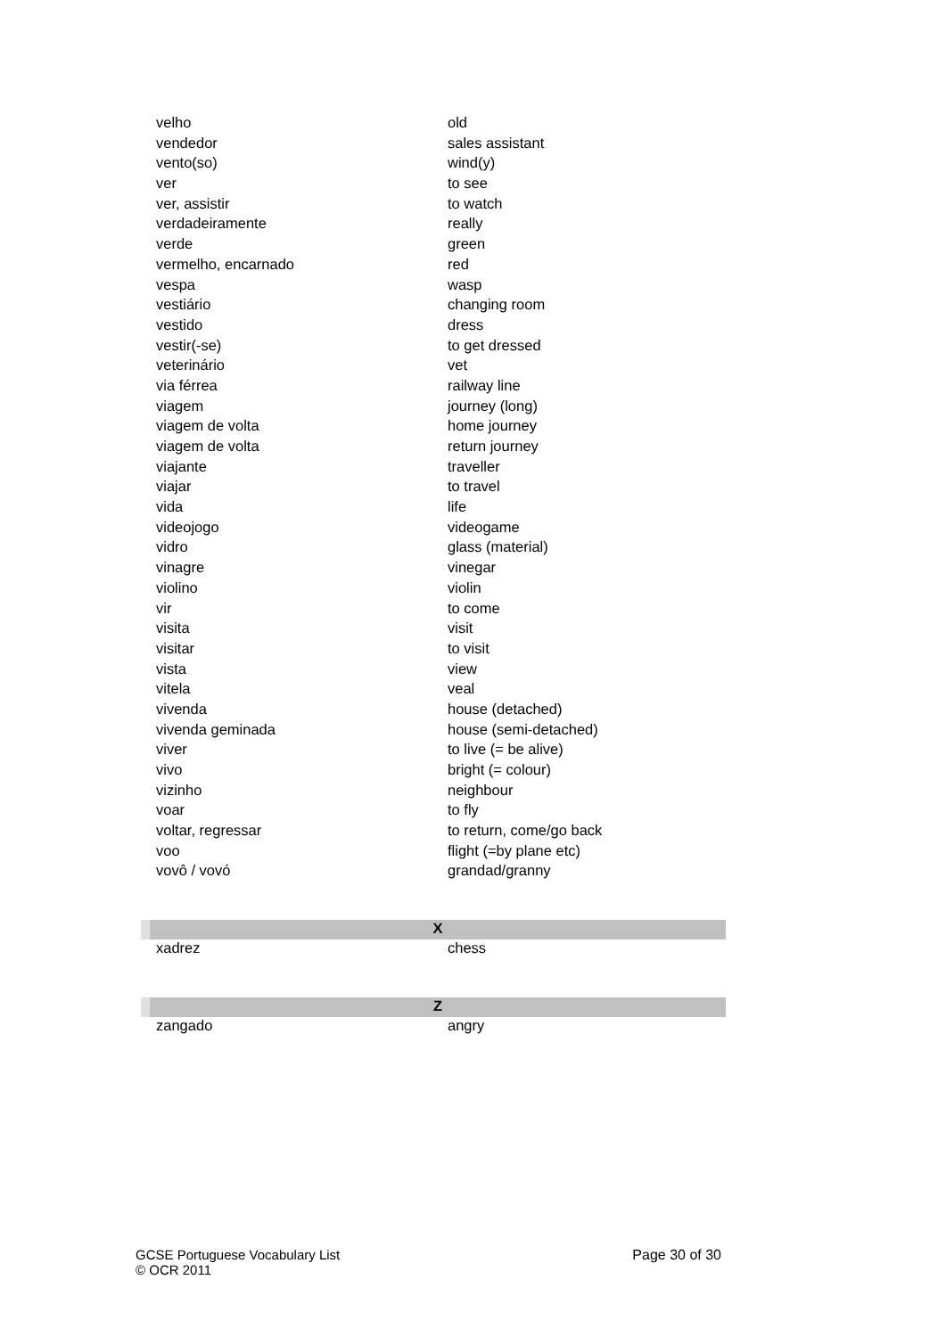| velho | old |
| vendedor | sales assistant |
| vento(so) | wind(y) |
| ver | to see |
| ver, assistir | to watch |
| verdadeiramente | really |
| verde | green |
| vermelho, encarnado | red |
| vespa | wasp |
| vestiário | changing room |
| vestido | dress |
| vestir(-se) | to get dressed |
| veterinário | vet |
| via férrea | railway line |
| viagem | journey (long) |
| viagem de volta | home journey |
| viagem de volta | return journey |
| viajante | traveller |
| viajar | to travel |
| vida | life |
| videojogo | videogame |
| vidro | glass (material) |
| vinagre | vinegar |
| violino | violin |
| vir | to come |
| visita | visit |
| visitar | to visit |
| vista | view |
| vitela | veal |
| vivenda | house (detached) |
| vivenda geminada | house (semi-detached) |
| viver | to live (= be alive) |
| vivo | bright (= colour) |
| vizinho | neighbour |
| voar | to fly |
| voltar, regressar | to return, come/go back |
| voo | flight (=by plane etc) |
| vovô / vovó | grandad/granny |
| X | |
| xadrez | chess |
| Z | |
| zangado | angry |
Page 30 of 30 GCSE Portuguese Vocabulary List
© OCR 2011